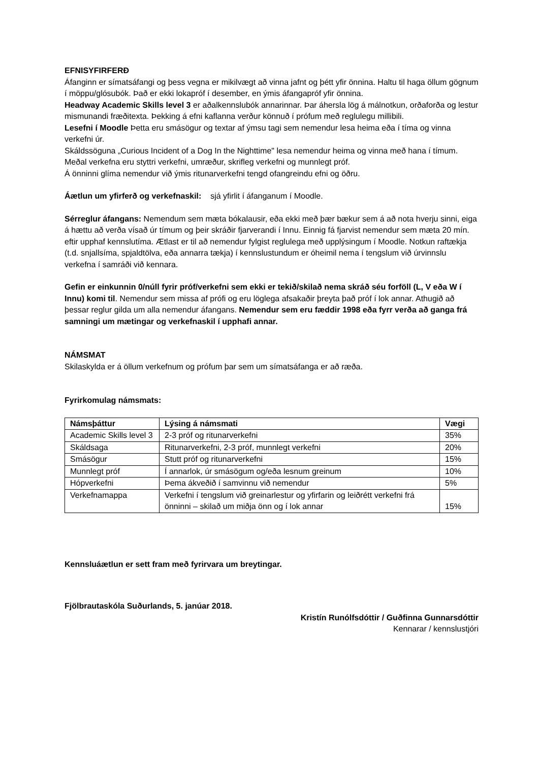EFNISYFIRFERÐ
Áfanginn er símatsáfangi og þess vegna er mikilvægt að vinna jafnt og þétt yfir önnina. Haltu til haga öllum gögnum í möppu/glósubók. Það er ekki lokapróf í desember, en ýmis áfangapróf yfir önnina.
Headway Academic Skills level 3 er aðalkennslubók annarinnar. Þar áhersla lög á málnotkun, orðaforða og lestur mismunandi fræðitexta. Þekking á efni kaflanna verður könnuð í prófum með reglulegu millibili.
Lesefni í Moodle Þetta eru smásögur og textar af ýmsu tagi sem nemendur lesa heima eða í tíma og vinna verkefni úr.
Skáldssöguna „Curious Incident of a Dog In the Nighttime" lesa nemendur heima og vinna með hana í tímum. Meðal verkefna eru styttri verkefni, umræður, skrifleg verkefni og munnlegt próf.
Á önninni glíma nemendur við ýmis ritunarverkefni tengd ofangreindu efni og öðru.
Áætlun um yfirferð og verkefnaskil: sjá yfirlit í áfanganum í Moodle.
Sérreglur áfangans: Nemendum sem mæta bókalausir, eða ekki með þær bækur sem á að nota hverju sinni, eiga á hættu að verða vísað úr tímum og þeir skráðir fjarverandi í Innu. Einnig fá fjarvist nemendur sem mæta 20 mín. eftir upphaf kennslutíma. Ætlast er til að nemendur fylgist reglulega með upplýsingum í Moodle. Notkun raftækja (t.d. snjallsíma, spjaldtölva, eða annarra tækja) í kennslustundum er óheimil nema í tengslum við úrvinnslu verkefna í samráði við kennara.
Gefin er einkunnin 0/núll fyrir próf/verkefni sem ekki er tekið/skilað nema skráð séu forföll (L, V eða W í Innu) komi til. Nemendur sem missa af prófi og eru löglega afsakaðir þreyta það próf í lok annar. Athugið að þessar reglur gilda um alla nemendur áfangans. Nemendur sem eru fæddir 1998 eða fyrr verða að ganga frá samningi um mætingar og verkefnaskil í upphafi annar.
NÁMSMAT
Skilaskylda er á öllum verkefnum og prófum þar sem um símatsáfanga er að ræða.
Fyrirkomulag námsmats:
| Námsþáttur | Lýsing á námsmati | Vægi |
| --- | --- | --- |
| Academic Skills level 3 | 2-3 próf og ritunarverkefni | 35% |
| Skáldsaga | Ritunarverkefni, 2-3 próf, munnlegt verkefni | 20% |
| Smásögur | Stutt próf og ritunarverkefni | 15% |
| Munnlegt próf | Í annarlok, úr smásögum og/eða lesnum greinum | 10% |
| Hópverkefni | Þema ákveðið í samvinnu við nemendur | 5% |
| Verkefnamappa | Verkefni í tengslum við greinarlestur og yfirfarin og leiðrétt verkefni frá önninni – skilað um miðja önn og í lok annar | 15% |
Kennsluáætlun er sett fram með fyrirvara um breytingar.
Fjölbrautaskóla Suðurlands, 5. janúar 2018.
Kristín Runólfsdóttir / Guðfinna Gunnarsdóttir
Kennarar / kennslustjóri